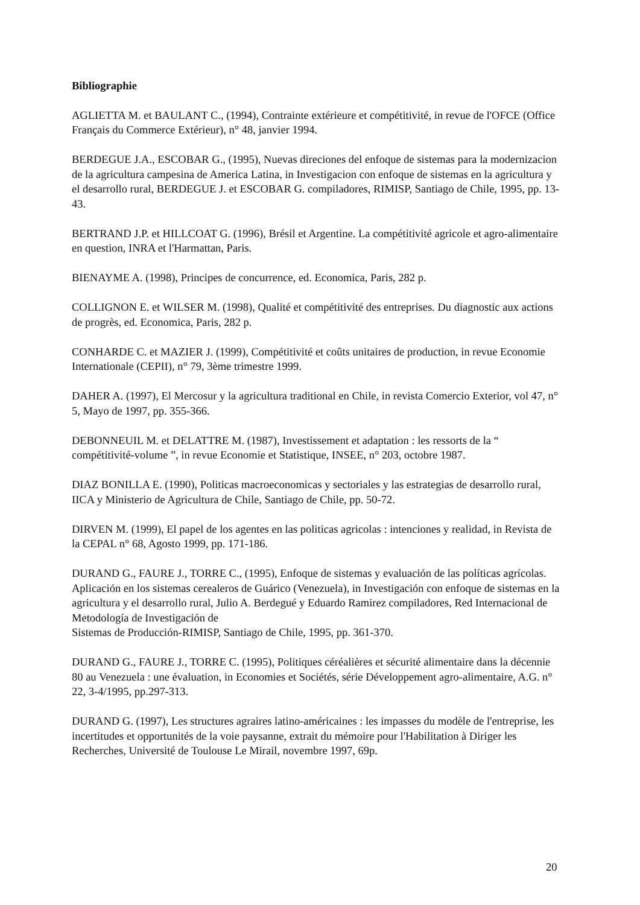Bibliographie
AGLIETTA M. et BAULANT C., (1994), Contrainte extérieure et compétitivité, in revue de l'OFCE (Office Français du Commerce Extérieur), n° 48, janvier 1994.
BERDEGUE J.A., ESCOBAR G., (1995), Nuevas direciones del enfoque de sistemas para la modernizacion de la agricultura campesina de America Latina, in Investigacion con enfoque de sistemas en la agricultura y el desarrollo rural, BERDEGUE J. et ESCOBAR G. compiladores, RIMISP, Santiago de Chile, 1995, pp. 13-43.
BERTRAND J.P. et HILLCOAT G. (1996), Brésil et Argentine. La compétitivité agricole et agro-alimentaire en question, INRA et l'Harmattan, Paris.
BIENAYME A. (1998), Principes de concurrence, ed. Economica, Paris, 282 p.
COLLIGNON E. et WILSER M. (1998), Qualité et compétitivité des entreprises. Du diagnostic aux actions de progrès, ed. Economica, Paris, 282 p.
CONHARDE C. et MAZIER J. (1999), Compétitivité et coûts unitaires de production, in revue Economie Internationale (CEPII), n° 79, 3ème trimestre 1999.
DAHER A. (1997), El Mercosur y la agricultura traditional en Chile, in revista Comercio Exterior, vol 47, n° 5, Mayo de 1997, pp. 355-366.
DEBONNEUIL M. et DELATTRE M. (1987), Investissement et adaptation : les ressorts de la “ compétitivité-volume ”, in revue Economie et Statistique, INSEE, n° 203, octobre 1987.
DIAZ BONILLA E. (1990), Politicas macroeconomicas y sectoriales y las estrategias de desarrollo rural, IICA y Ministerio de Agricultura de Chile, Santiago de Chile, pp. 50-72.
DIRVEN M. (1999), El papel de los agentes en las politicas agricolas : intenciones y realidad, in Revista de la CEPAL n° 68, Agosto 1999, pp. 171-186.
DURAND G., FAURE J., TORRE C., (1995), Enfoque de sistemas y evaluación de las políticas agrícolas. Aplicación en los sistemas cerealeros de Guárico (Venezuela), in Investigación con enfoque de sistemas en la agricultura y el desarrollo rural, Julio A. Berdegué y Eduardo Ramirez compiladores, Red Internacional de Metodología de Investigación de
Sistemas de Producción-RIMISP, Santiago de Chile, 1995, pp. 361-370.
DURAND G., FAURE J., TORRE C. (1995), Politiques céréalières et sécurité alimentaire dans la décennie 80 au Venezuela : une évaluation, in Economies et Sociétés, série Développement agro-alimentaire, A.G. n° 22, 3-4/1995, pp.297-313.
DURAND G. (1997), Les structures agraires latino-américaines : les impasses du modèle de l'entreprise, les incertitudes et opportunités de la voie paysanne, extrait du mémoire pour l'Habilitation à Diriger les Recherches, Université de Toulouse Le Mirail, novembre 1997, 69p.
20